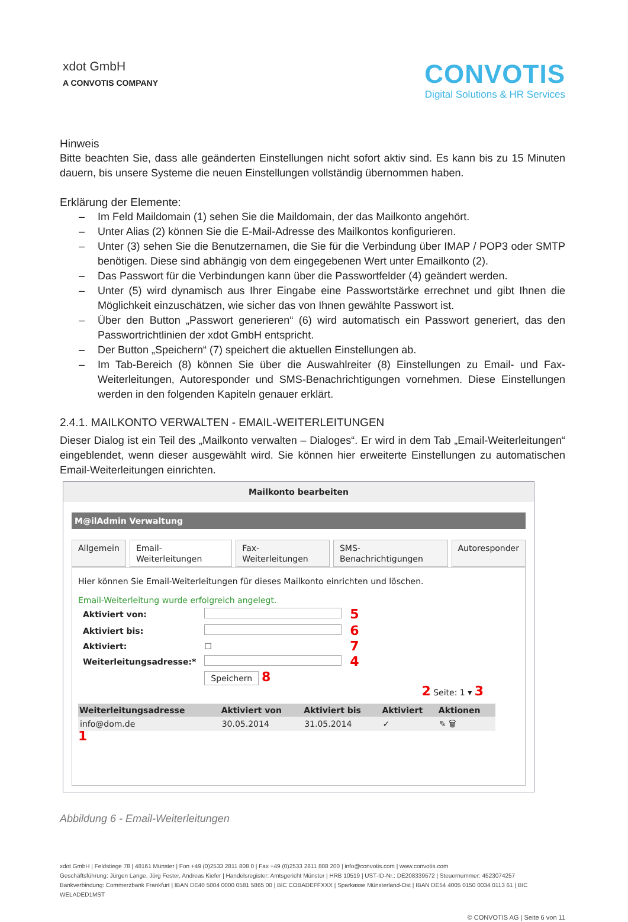xdot GmbH
A CONVOTIS COMPANY
CONVOTIS
Digital Solutions & HR Services
Hinweis
Bitte beachten Sie, dass alle geänderten Einstellungen nicht sofort aktiv sind. Es kann bis zu 15 Minuten dauern, bis unsere Systeme die neuen Einstellungen vollständig übernommen haben.
Erklärung der Elemente:
– Im Feld Maildomain (1) sehen Sie die Maildomain, der das Mailkonto angehört.
– Unter Alias (2) können Sie die E-Mail-Adresse des Mailkontos konfigurieren.
– Unter (3) sehen Sie die Benutzernamen, die Sie für die Verbindung über IMAP / POP3 oder SMTP benötigen. Diese sind abhängig von dem eingegebenen Wert unter Emailkonto (2).
– Das Passwort für die Verbindungen kann über die Passwortfelder (4) geändert werden.
– Unter (5) wird dynamisch aus Ihrer Eingabe eine Passwortstärke errechnet und gibt Ihnen die Möglichkeit einzuschätzen, wie sicher das von Ihnen gewählte Passwort ist.
– Über den Button „Passwort generieren“ (6) wird automatisch ein Passwort generiert, das den Passwortrichtlinien der xdot GmbH entspricht.
– Der Button „Speichern“ (7) speichert die aktuellen Einstellungen ab.
– Im Tab-Bereich (8) können Sie über die Auswahlreiter (8) Einstellungen zu Email- und Fax-Weiterleitungen, Autoresponder und SMS-Benachrichtigungen vornehmen. Diese Einstellungen werden in den folgenden Kapiteln genauer erklärt.
2.4.1. MAILKONTO VERWALTEN - EMAIL-WEITERLEITUNGEN
Dieser Dialog ist ein Teil des „Mailkonto verwalten – Dialoges“. Er wird in dem Tab „Email-Weiterleitungen“ eingeblendet, wenn dieser ausgewählt wird. Sie können hier erweiterte Einstellungen zu automatischen Email-Weiterleitungen einrichten.
Mailkonto bearbeiten
M@ilAdmin Verwaltung
Allgemein Email-Weiterleitungen Fax-Weiterleitungen SMS-Benachrichtigungen Autoresponder
Hier können Sie Email-Weiterleitungen für dieses Mailkonto einrichten und löschen.
Email-Weiterleitung wurde erfolgreich angelegt.
| Aktiviert von: | | 5 |
| Aktiviert bis: | | 6 |
| Aktiviert: | ☐ | 7 |
| Weiterleitungsadresse:* | | 4 |
| | Speichern 8 | |
2 Seite: 1 ▾ 3
| Weiterleitungsadresse | Aktiviert von | Aktiviert bis | Aktiviert | Aktionen |
| --- | --- | --- | --- | --- |
| info@dom.de | 30.05.2014 | 31.05.2014 | ✓ | ✎ 🗑 |
1
Abbildung 6 - Email-Weiterleitungen
xdot GmbH | Feldstiege 78 | 48161 Münster | Fon +49 (0)2533 2811 808 0 | Fax +49 (0)2533 2811 808 200 | info@convotis.com | www.convotis.com
Geschäftsführung: Jürgen Lange, Jörg Fester, Andreas Kiefer | Handelsregister: Amtsgericht Münster | HRB 10519 | UST-ID-Nr.: DE208339572 | Steuernummer: 4523074257
Bankverbindung: Commerzbank Frankfurt | IBAN DE40 5004 0000 0581 5865 00 | BIC COBADEFFXXX | Sparkasse Münsterland-Ost | IBAN DE54 4005 0150 0034 0113 61 | BIC WELADED1MST
© CONVOTIS AG | Seite 6 von 11